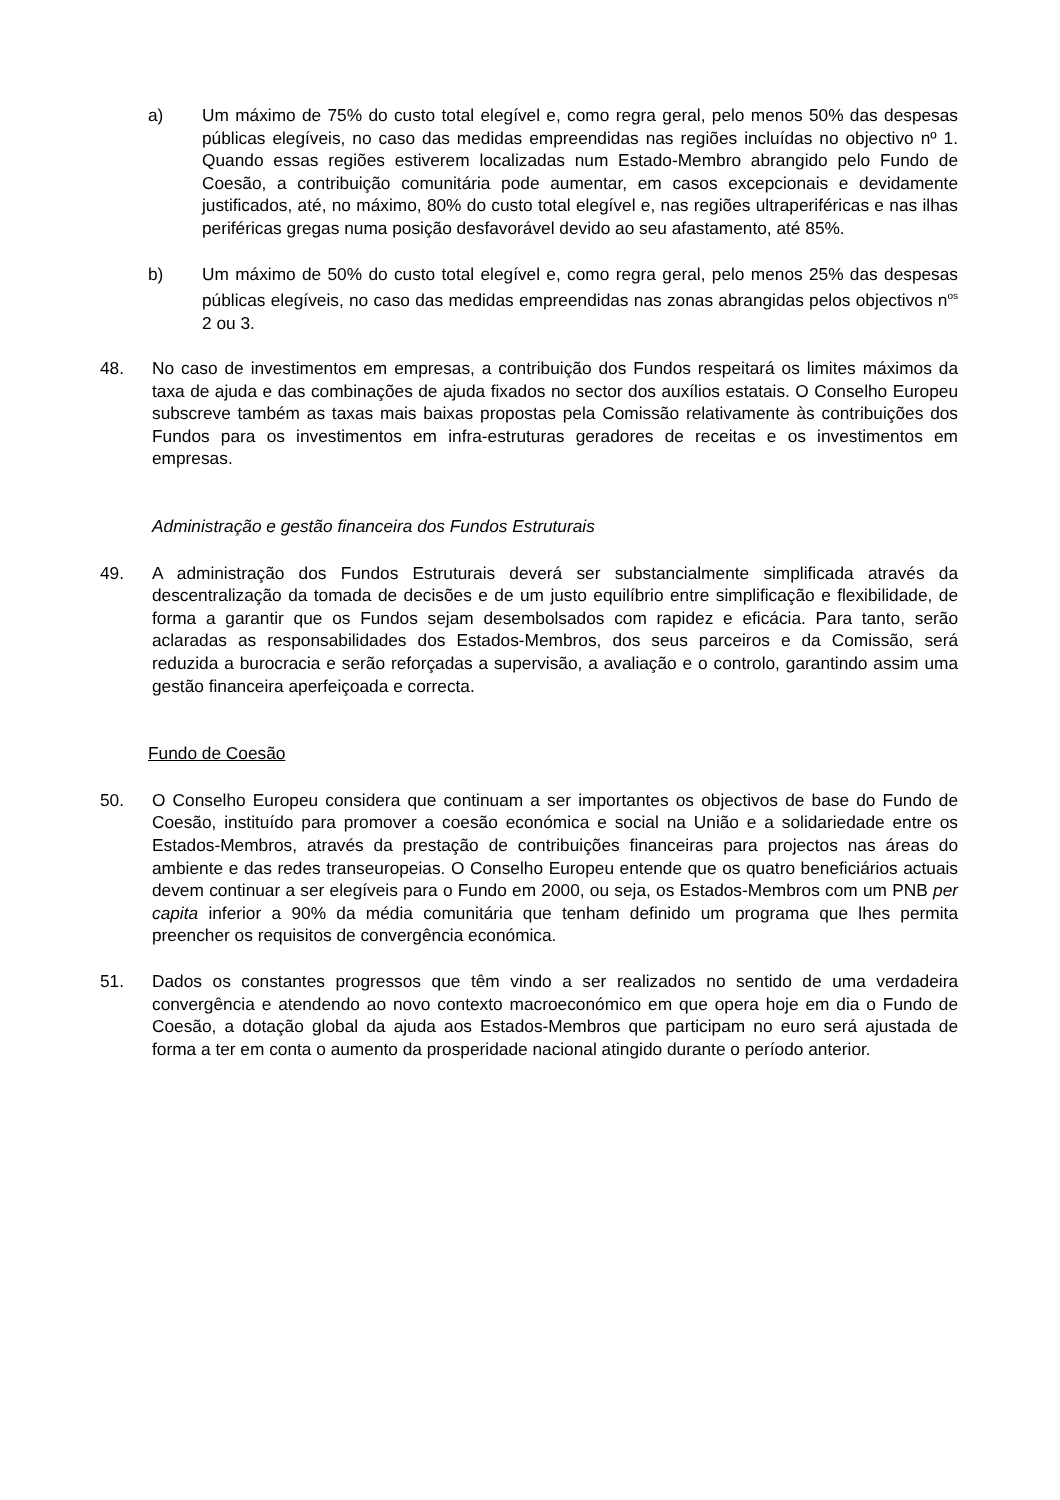a) Um máximo de 75% do custo total elegível e, como regra geral, pelo menos 50% das despesas públicas elegíveis, no caso das medidas empreendidas nas regiões incluídas no objectivo nº 1. Quando essas regiões estiverem localizadas num Estado-Membro abrangido pelo Fundo de Coesão, a contribuição comunitária pode aumentar, em casos excepcionais e devidamente justificados, até, no máximo, 80% do custo total elegível e, nas regiões ultraperiféricas e nas ilhas periféricas gregas numa posição desfavorável devido ao seu afastamento, até 85%.
b) Um máximo de 50% do custo total elegível e, como regra geral, pelo menos 25% das despesas públicas elegíveis, no caso das medidas empreendidas nas zonas abrangidas pelos objectivos n<sup>os</sup> 2 ou 3.
48. No caso de investimentos em empresas, a contribuição dos Fundos respeitará os limites máximos da taxa de ajuda e das combinações de ajuda fixados no sector dos auxílios estatais. O Conselho Europeu subscreve também as taxas mais baixas propostas pela Comissão relativamente às contribuições dos Fundos para os investimentos em infra-estruturas geradores de receitas e os investimentos em empresas.
Administração e gestão financeira dos Fundos Estruturais
49. A administração dos Fundos Estruturais deverá ser substancialmente simplificada através da descentralização da tomada de decisões e de um justo equilíbrio entre simplificação e flexibilidade, de forma a garantir que os Fundos sejam desembolsados com rapidez e eficácia. Para tanto, serão aclaradas as responsabilidades dos Estados-Membros, dos seus parceiros e da Comissão, será reduzida a burocracia e serão reforçadas a supervisão, a avaliação e o controlo, garantindo assim uma gestão financeira aperfeiçoada e correcta.
Fundo de Coesão
50. O Conselho Europeu considera que continuam a ser importantes os objectivos de base do Fundo de Coesão, instituído para promover a coesão económica e social na União e a solidariedade entre os Estados-Membros, através da prestação de contribuições financeiras para projectos nas áreas do ambiente e das redes transeuropeias. O Conselho Europeu entende que os quatro beneficiários actuais devem continuar a ser elegíveis para o Fundo em 2000, ou seja, os Estados-Membros com um PNB per capita inferior a 90% da média comunitária que tenham definido um programa que lhes permita preencher os requisitos de convergência económica.
51. Dados os constantes progressos que têm vindo a ser realizados no sentido de uma verdadeira convergência e atendendo ao novo contexto macroeconómico em que opera hoje em dia o Fundo de Coesão, a dotação global da ajuda aos Estados-Membros que participam no euro será ajustada de forma a ter em conta o aumento da prosperidade nacional atingido durante o período anterior.